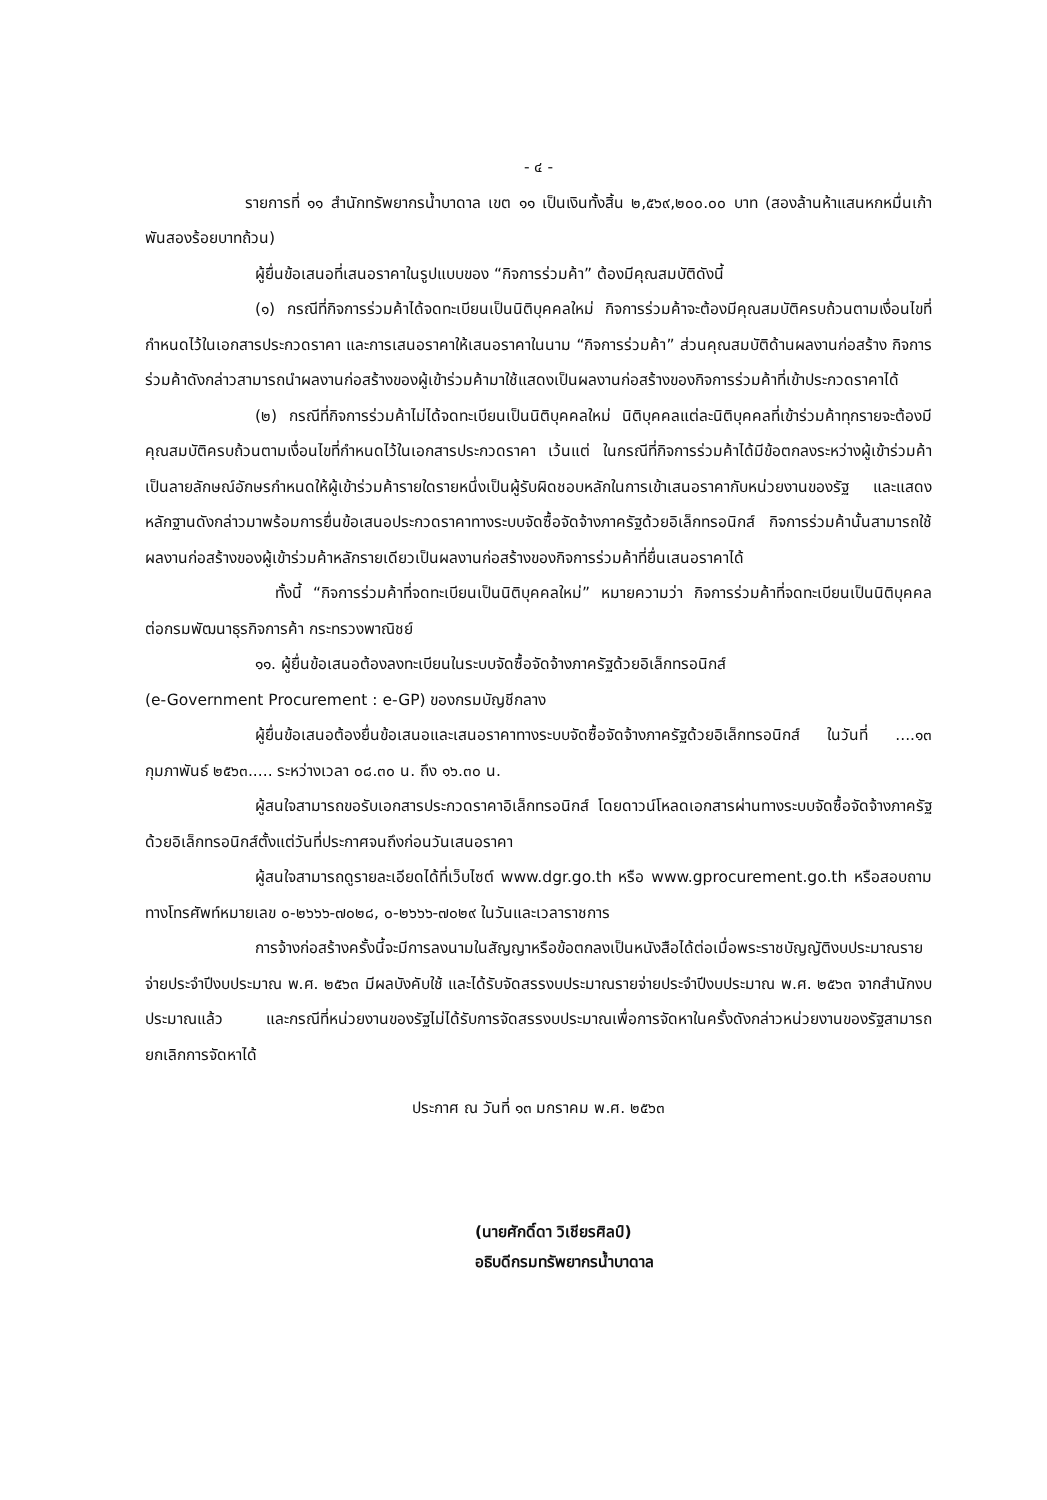- ๔ -
รายการที่ ๑๑ สำนักทรัพยากรน้ำบาดาล เขต ๑๑ เป็นเงินทั้งสิ้น ๒,๕๖๙,๒๐๐.๐๐ บาท (สองล้านห้าแสนหกหมื่นเก้าพันสองร้อยบาทถ้วน)
ผู้ยื่นข้อเสนอที่เสนอราคาในรูปแบบของ “กิจการร่วมค้า” ต้องมีคุณสมบัติดังนี้
(๑) กรณีที่กิจการร่วมค้าได้จดทะเบียนเป็นนิติบุคคลใหม่ กิจการร่วมค้าจะต้องมีคุณสมบัติครบถ้วนตามเงื่อนไขที่กำหนดไว้ในเอกสารประกวดราคา และการเสนอราคาให้เสนอราคาในนาม “กิจการร่วมค้า” ส่วนคุณสมบัติด้านผลงานก่อสร้าง กิจการร่วมค้าดังกล่าวสามารถนำผลงานก่อสร้างของผู้เข้าร่วมค้ามาใช้แสดงเป็นผลงานก่อสร้างของกิจการร่วมค้าที่เข้าประกวดราคาได้
(๒) กรณีที่กิจการร่วมค้าไม่ได้จดทะเบียนเป็นนิติบุคคลใหม่ นิติบุคคลแต่ละนิติบุคคลที่เข้าร่วมค้าทุกรายจะต้องมีคุณสมบัติครบถ้วนตามเงื่อนไขที่กำหนดไว้ในเอกสารประกวดราคา เว้นแต่ ในกรณีที่กิจการร่วมค้าได้มีข้อตกลงระหว่างผู้เข้าร่วมค้าเป็นลายลักษณ์อักษรกำหนดให้ผู้เข้าร่วมค้ารายใดรายหนึ่งเป็นผู้รับผิดชอบหลักในการเข้าเสนอราคากับหน่วยงานของรัฐ และแสดงหลักฐานดังกล่าวมาพร้อมการยื่นข้อเสนอประกวดราคาทางระบบจัดซื้อจัดจ้างภาครัฐด้วยอิเล็กทรอนิกส์ กิจการร่วมค้านั้นสามารถใช้ผลงานก่อสร้างของผู้เข้าร่วมค้าหลักรายเดียวเป็นผลงานก่อสร้างของกิจการร่วมค้าที่ยื่นเสนอราคาได้
ทั้งนี้ “กิจการร่วมค้าที่จดทะเบียนเป็นนิติบุคคลใหม่” หมายความว่า กิจการร่วมค้าที่จดทะเบียนเป็นนิติบุคคลต่อกรมพัฒนาธุรกิจการค้า กระทรวงพาณิชย์
๑๑. ผู้ยื่นข้อเสนอต้องลงทะเบียนในระบบจัดซื้อจัดจ้างภาครัฐด้วยอิเล็กทรอนิกส์
(e-Government Procurement : e-GP) ของกรมบัญชีกลาง
ผู้ยื่นข้อเสนอต้องยื่นข้อเสนอและเสนอราคาทางระบบจัดซื้อจัดจ้างภาครัฐด้วยอิเล็กทรอนิกส์ ในวันที่ ....๑๓ กุมภาพันธ์ ๒๕๖๓..... ระหว่างเวลา ๐๘.๓๐ น. ถึง ๑๖.๓๐ น.
ผู้สนใจสามารถขอรับเอกสารประกวดราคาอิเล็กทรอนิกส์ โดยดาวน์โหลดเอกสารผ่านทางระบบจัดซื้อจัดจ้างภาครัฐด้วยอิเล็กทรอนิกส์ตั้งแต่วันที่ประกาศจนถึงก่อนวันเสนอราคา
ผู้สนใจสามารถดูรายละเอียดได้ที่เว็บไซต์ www.dgr.go.th หรือ www.gprocurement.go.th หรือสอบถามทางโทรศัพท์หมายเลข ๐-๒๖๖๖-๗๐๒๘, ๐-๒๖๖๖-๗๐๒๙ ในวันและเวลาราชการ
การจ้างก่อสร้างครั้งนี้จะมีการลงนามในสัญญาหรือข้อตกลงเป็นหนังสือได้ต่อเมื่อพระราชบัญญัติงบประมาณรายจ่ายประจำปีงบประมาณ พ.ศ. ๒๕๖๓ มีผลบังคับใช้ และได้รับจัดสรรงบประมาณรายจ่ายประจำปีงบประมาณ พ.ศ. ๒๕๖๓ จากสำนักงบประมาณแล้ว และกรณีที่หน่วยงานของรัฐไม่ได้รับการจัดสรรงบประมาณเพื่อการจัดหาในครั้งดังกล่าวหน่วยงานของรัฐสามารถยกเลิกการจัดหาได้
ประกาศ ณ วันที่ ๑๓ มกราคม พ.ศ. ๒๕๖๓
(นายศักดิ์ดา วิเชียรศิลป์)
อธิบดีกรมทรัพยากรน้ำบาดาล